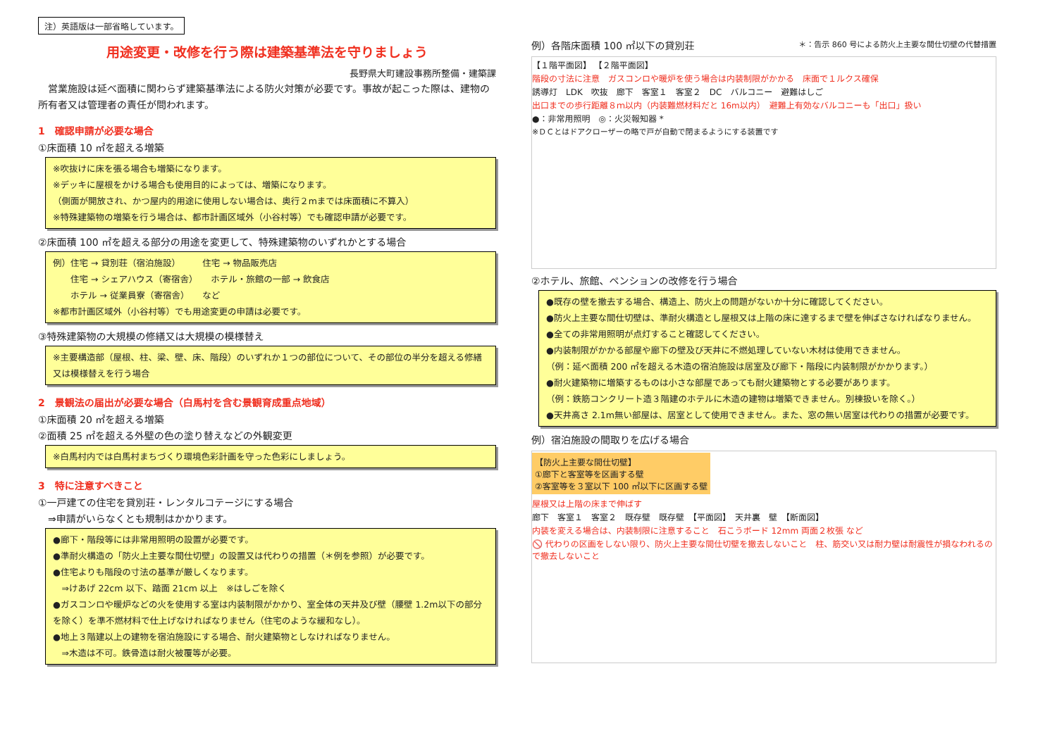注）英語版は一部省略しています。
用途変更・改修を行う際は建築基準法を守りましょう
長野県大町建設事務所整備・建築課
　営業施設は延べ面積に関わらず建築基準法による防火対策が必要です。事故が起こった際は、建物の所有者又は管理者の責任が問われます。
1　確認申請が必要な場合
①床面積 10 ㎡を超える増築
※吹抜けに床を張る場合も増築になります。
※デッキに屋根をかける場合も使用目的によっては、増築になります。
（側面が開放され、かつ屋内的用途に使用しない場合は、奥行２mまでは床面積に不算入）
※特殊建築物の増築を行う場合は、都市計画区域外（小谷村等）でも確認申請が必要です。
②床面積 100 ㎡を超える部分の用途を変更して、特殊建築物のいずれかとする場合
例）住宅 → 貸別荘（宿泊施設）　　　住宅 → 物品販売店
　　住宅 → シェアハウス（寄宿舎）　　ホテル・旅館の一部 → 飲食店
　　ホテル → 従業員寮（寄宿舎）　　など
※都市計画区域外（小谷村等）でも用途変更の申請は必要です。
③特殊建築物の大規模の修繕又は大規模の模様替え
※主要構造部（屋根、柱、梁、壁、床、階段）のいずれか１つの部位について、その部位の半分を超える修繕又は模様替えを行う場合
2　景観法の届出が必要な場合（白馬村を含む景観育成重点地域）
①床面積 20 ㎡を超える増築
②面積 25 ㎡を超える外壁の色の塗り替えなどの外観変更
※白馬村内では白馬村まちづくり環境色彩計画を守った色彩にしましょう。
3　特に注意すべきこと
①一戸建ての住宅を貸別荘・レンタルコテージにする場合
　⇒申請がいらなくとも規制はかかります。
●廊下・階段等には非常用照明の設置が必要です。
●準耐火構造の「防火上主要な間仕切壁」の設置又は代わりの措置（＊例を参照）が必要です。
●住宅よりも階段の寸法の基準が厳しくなります。
　⇒けあげ 22cm 以下、踏面 21cm 以上　※はしごを除く
●ガスコンロや暖炉などの火を使用する室は内装制限がかかり、室全体の天井及び壁（腰壁 1.2m以下の部分を除く）を準不燃材料で仕上げなければなりません（住宅のような緩和なし）。
●地上３階建以上の建物を宿泊施設にする場合、耐火建築物としなければなりません。
　⇒木造は不可。鉄骨造は耐火被覆等が必要。
例）各階床面積 100 ㎡以下の貸別荘 ＊：告示 860 号による防火上主要な間仕切壁の代替措置
【１階平面図】 【２階平面図】
階段の寸法に注意　ガスコンロや暖炉を使う場合は内装制限がかかる　床面で１ルクス確保
誘導灯　LDK　吹抜　廊下　客室１　客室２　DC　バルコニー　避難はしご
出口までの歩行距離８ｍ以内（内装難燃材料だと 16m以内）　避難上有効なバルコニーも「出口」扱い
●：非常用照明　◎：火災報知器 *
※ＤＣとはドアクローザーの略で戸が自動で閉まるようにする装置です
②ホテル、旅館、ペンションの改修を行う場合
●既存の壁を撤去する場合、構造上、防火上の問題がないか十分に確認してください。
●防火上主要な間仕切壁は、準耐火構造とし屋根又は上階の床に達するまで壁を伸ばさなければなりません。
●全ての非常用照明が点灯すること確認してください。
●内装制限がかかる部屋や廊下の壁及び天井に不燃処理していない木材は使用できません。
（例：延べ面積 200 ㎡を超える木造の宿泊施設は居室及び廊下・階段に内装制限がかかります。）
●耐火建築物に増築するものは小さな部屋であっても耐火建築物とする必要があります。
（例：鉄筋コンクリート造３階建のホテルに木造の建物は増築できません。別棟扱いを除く。）
●天井高さ 2.1m無い部屋は、居室として使用できません。また、窓の無い居室は代わりの措置が必要です。
例）宿泊施設の間取りを広げる場合
【防火上主要な間仕切壁】
①廊下と客室等を区画する壁
②客室等を３室以下 100 ㎡以下に区画する壁
屋根又は上階の床まで伸ばす
廊下　客室１　客室２　既存壁　既存壁　【平面図】　天井裏　壁　【断面図】
内装を変える場合は、内装制限に注意すること　石こうボード 12mm 両面２枚張 など
🚫 代わりの区画をしない限り、防火上主要な間仕切壁を撤去しないこと　柱、筋交い又は耐力壁は耐震性が損なわれるので撤去しないこと